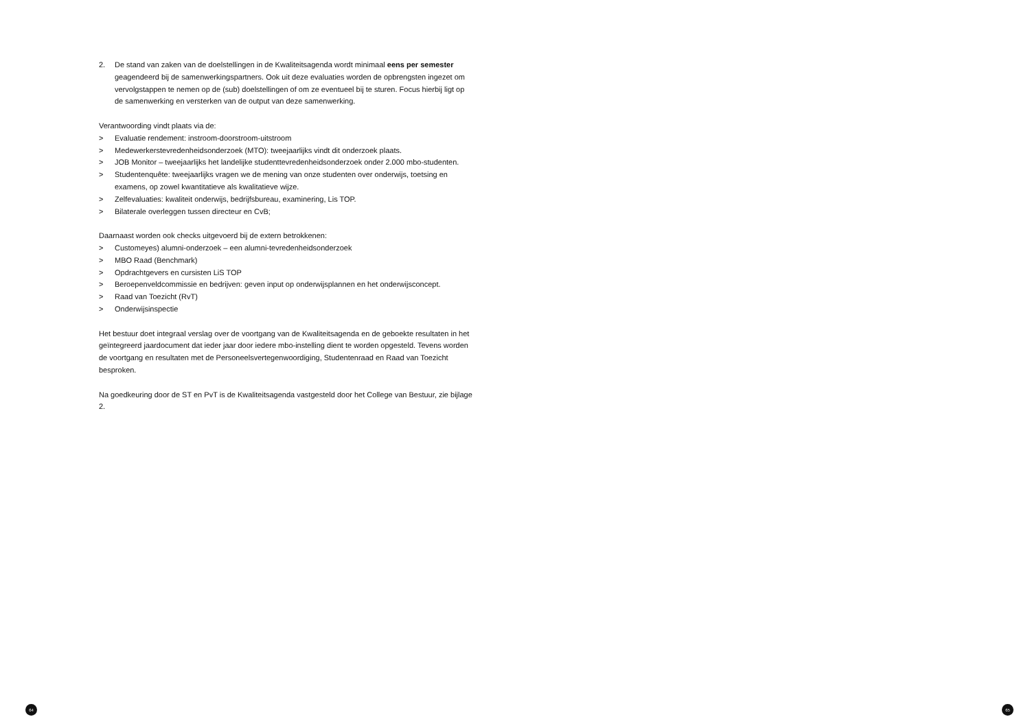2. De stand van zaken van de doelstellingen in de Kwaliteitsagenda wordt minimaal eens per semester geagendeerd bij de samenwerkingspartners. Ook uit deze evaluaties worden de opbrengsten ingezet om vervolgstappen te nemen op de (sub) doelstellingen of om ze eventueel bij te sturen. Focus hierbij ligt op de samenwerking en versterken van de output van deze samenwerking.
Verantwoording vindt plaats via de:
> Evaluatie rendement: instroom-doorstroom-uitstroom
> Medewerkerstevredenheidsonderzoek (MTO): tweejaarlijks vindt dit onderzoek plaats.
> JOB Monitor – tweejaarlijks het landelijke studenttevredenheidsonderzoek onder 2.000 mbo-studenten.
> Studentenquête: tweejaarlijks vragen we de mening van onze studenten over onderwijs, toetsing en examens, op zowel kwantitatieve als kwalitatieve wijze.
> Zelfevaluaties: kwaliteit onderwijs, bedrijfsbureau, examinering, Lis TOP.
> Bilaterale overleggen tussen directeur en CvB;
Daarnaast worden ook checks uitgevoerd bij de extern betrokkenen:
> Customeyes) alumni-onderzoek – een alumni-tevredenheidsonderzoek
> MBO Raad (Benchmark)
> Opdrachtgevers en cursisten LiS TOP
> Beroepenveldcommissie en bedrijven: geven input op onderwijsplannen en het onderwijsconcept.
> Raad van Toezicht (RvT)
> Onderwijsinspectie
Het bestuur doet integraal verslag over de voortgang van de Kwaliteitsagenda en de geboekte resultaten in het geïntegreerd jaardocument dat ieder jaar door iedere mbo-instelling dient te worden opgesteld. Tevens worden de voortgang en resultaten met de Personeelsvertegenwoordiging, Studentenraad en Raad van Toezicht besproken.
Na goedkeuring door de ST en PvT is de Kwaliteitsagenda vastgesteld door het College van Bestuur, zie bijlage 2.
64 65